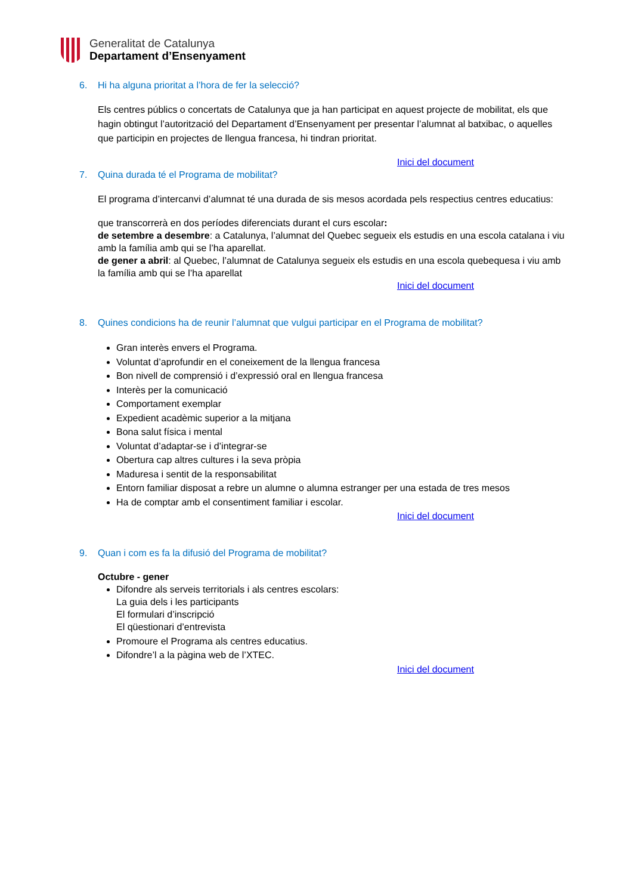Generalitat de Catalunya
Departament d’Ensenyament
6. Hi ha alguna prioritat a l’hora de fer la selecció?
Els centres públics o concertats de Catalunya que ja han participat en aquest projecte de mobilitat, els que hagin obtingut l’autorització del Departament d’Ensenyament per presentar l’alumnat al batxibac, o aquelles que participin en projectes de llengua francesa, hi tindran prioritat.
Inici del document
7. Quina durada té el Programa de mobilitat?
El programa d’intercanvi d’alumnat té una durada de sis mesos acordada pels respectius centres educatius:
que transcorrerà en dos períodes diferenciats durant el curs escolar:
de setembre a desembre: a Catalunya, l’alumnat del Quebec segueix els estudis en una escola catalana i viu amb la família amb qui se l’ha aparellat.
de gener a abril: al Quebec, l’alumnat de Catalunya segueix els estudis en una escola quebequesa i viu amb la família amb qui se l’ha aparellat
Inici del document
8. Quines condicions ha de reunir l’alumnat que vulgui participar en el Programa de mobilitat?
Gran interès envers el Programa.
Voluntat d’aprofundir en el coneixement de la llengua francesa
Bon nivell de comprensió i d’expressió oral en llengua francesa
Interès per la comunicació
Comportament exemplar
Expedient acadèmic superior a la mitjana
Bona salut física i mental
Voluntat d’adaptar-se i d’integrar-se
Obertura cap altres cultures i la seva pròpia
Maduresa i sentit de la responsabilitat
Entorn familiar disposat a rebre un alumne o alumna estranger per una estada de tres mesos
Ha de comptar amb el consentiment familiar i escolar.
Inici del document
9. Quan i com es fa la difusió del Programa de mobilitat?
Octubre - gener
Difondre als serveis territorials i als centres escolars:
La guia dels i les participants
El formulari d’inscripció
El qüestionari d’entrevista
Promoure el Programa als centres educatius.
Difondre’l a la pàgina web de l’XTEC.
Inici del document